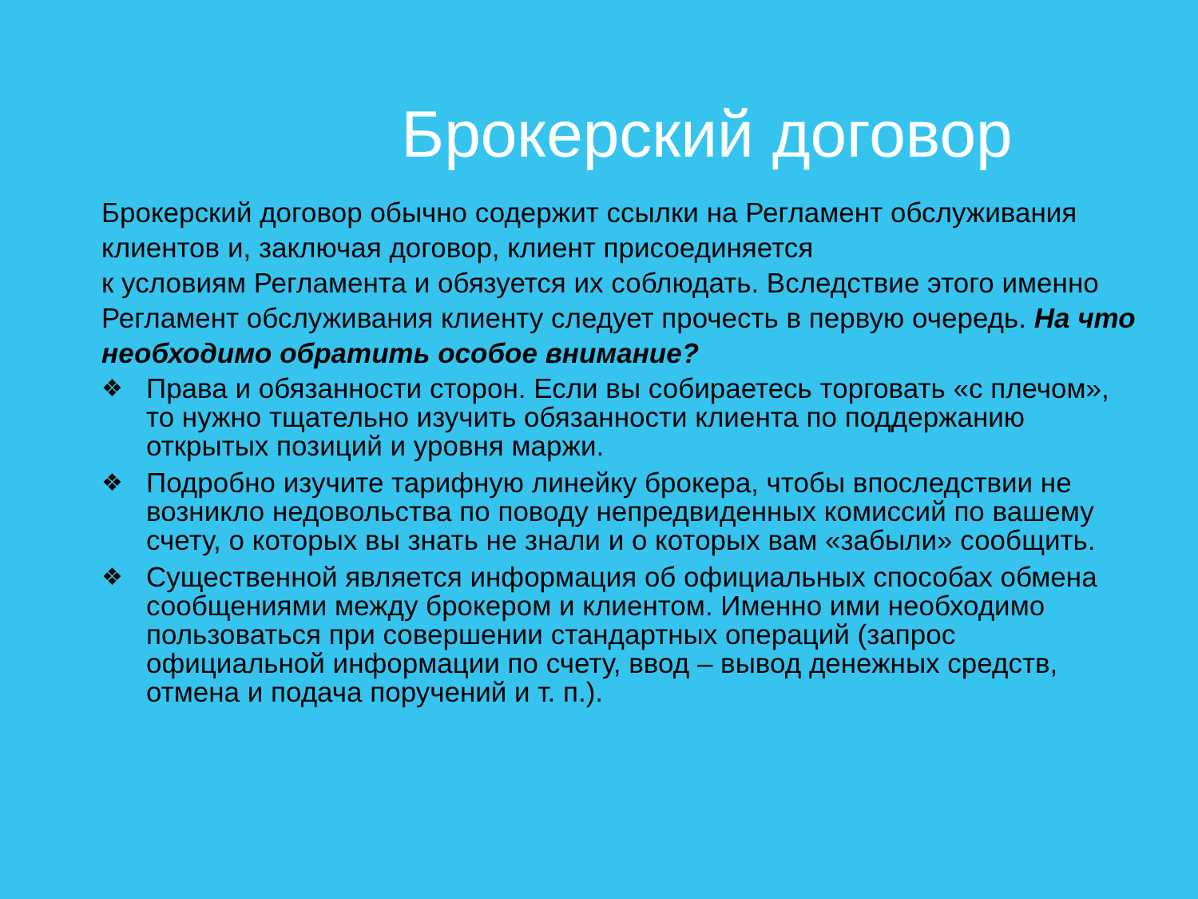Брокерский договор
Брокерский договор обычно содержит ссылки на Регламент обслуживания
клиентов и, заключая договор, клиент присоединяется
к условиям Регламента и обязуется их соблюдать. Вследствие этого именно
Регламент обслуживания клиенту следует прочесть в первую очередь. На что
необходимо обратить особое внимание?
❖ Права и обязанности сторон. Если вы собираетесь торговать «с плечом», то нужно тщательно изучить обязанности клиента по поддержанию открытых позиций и уровня маржи.
❖ Подробно изучите тарифную линейку брокера, чтобы впоследствии не возникло недовольства по поводу непредвиденных комиссий по вашему счету, о которых вы знать не знали и о которых вам «забыли» сообщить.
❖ Существенной является информация об официальных способах обмена сообщениями между брокером и клиентом. Именно ими необходимо пользоваться при совершении стандартных операций (запрос официальной информации по счету, ввод – вывод денежных средств, отмена и подача поручений и т. п.).